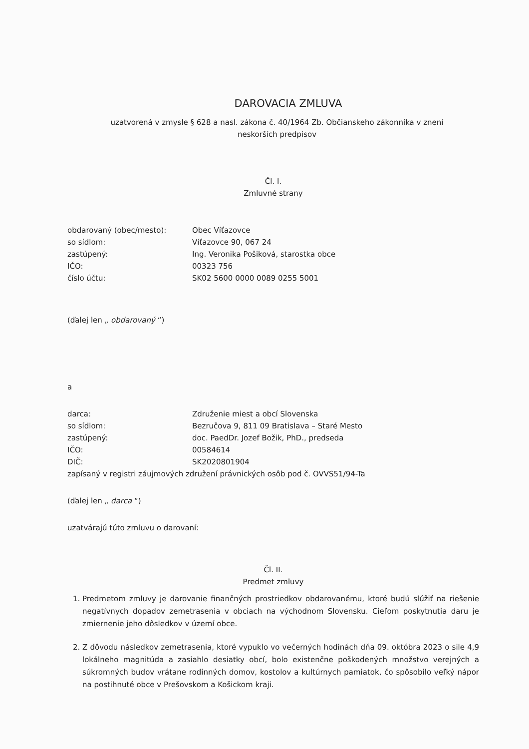DAROVACIA ZMLUVA
uzatvorená v zmysle § 628 a nasl. zákona č. 40/1964 Zb. Občianskeho zákonníka v znení
neskorších predpisov
Čl. I.
Zmluvné strany
| obdarovaný (obec/mesto): | Obec Víťazovce |
| so sídlom: | Víťazovce 90, 067 24 |
| zastúpený: | Ing. Veronika Pošiková, starostka obce |
| IČO: | 00323 756 |
| číslo účtu: | SK02 5600 0000 0089 0255 5001 |
(ďalej len „ obdarovaný “)
a
| darca: | Združenie miest a obcí Slovenska |
| so sídlom: | Bezručova 9, 811 09 Bratislava – Staré Mesto |
| zastúpený: | doc. PaedDr. Jozef Božik, PhD., predseda |
| IČO: | 00584614 |
| DIČ: | SK2020801904 |
zapísaný v registri záujmových združení právnických osôb pod č. OVVS51/94-Ta
(ďalej len „ darca “)
uzatvárajú túto zmluvu o darovaní:
Čl. II.
Predmet zmluvy
1. Predmetom zmluvy je darovanie finančných prostriedkov obdarovanému, ktoré budú slúžiť na riešenie negatívnych dopadov zemetrasenia v obciach na východnom Slovensku. Cieľom poskytnutia daru je zmiernenie jeho dôsledkov v území obce.
2. Z dôvodu následkov zemetrasenia, ktoré vypuklo vo večerných hodinách dňa 09. októbra 2023 o sile 4,9 lokálneho magnitúda a zasiahlo desiatky obcí, bolo existenčne poškodených množstvo verejných a súkromných budov vrátane rodinných domov, kostolov a kultúrnych pamiatok, čo spôsobilo veľký nápor na postihnuté obce v Prešovskom a Košickom kraji.